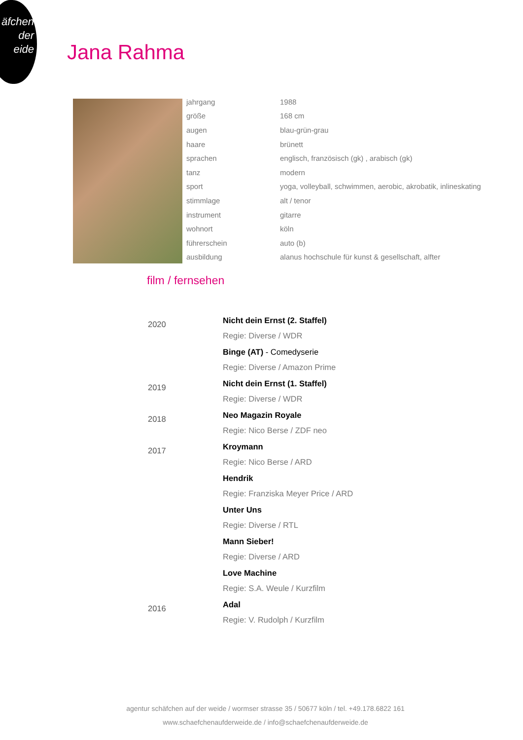äfchen
der
eide
Jana Rahma
| jahrgang | 1988 |
| größe | 168 cm |
| augen | blau-grün-grau |
| haare | brünett |
| sprachen | englisch, französisch (gk) , arabisch (gk) |
| tanz | modern |
| sport | yoga, volleyball, schwimmen, aerobic, akrobatik, inlineskating |
| stimmlage | alt / tenor |
| instrument | gitarre |
| wohnort | köln |
| führerschein | auto (b) |
| ausbildung | alanus hochschule für kunst & gesellschaft, alfter |
film / fernsehen
| 2020 | Nicht dein Ernst (2. Staffel) Regie: Diverse / WDR |
| | Binge (AT) - Comedyserie Regie: Diverse / Amazon Prime |
| 2019 | Nicht dein Ernst (1. Staffel) Regie: Diverse / WDR |
| 2018 | Neo Magazin Royale Regie: Nico Berse / ZDF neo |
| 2017 | Kroymann Regie: Nico Berse / ARD |
| | Hendrik Regie: Franziska Meyer Price / ARD |
| | Unter Uns Regie: Diverse / RTL |
| | Mann Sieber! Regie: Diverse / ARD |
| | Love Machine Regie: S.A. Weule / Kurzfilm |
| 2016 | Adal Regie: V. Rudolph / Kurzfilm |
agentur schäfchen auf der weide / wormser strasse 35 / 50677 köln / tel. +49.178.6822 161
www.schaefchenaufderweide.de / info@schaefchenaufderweide.de